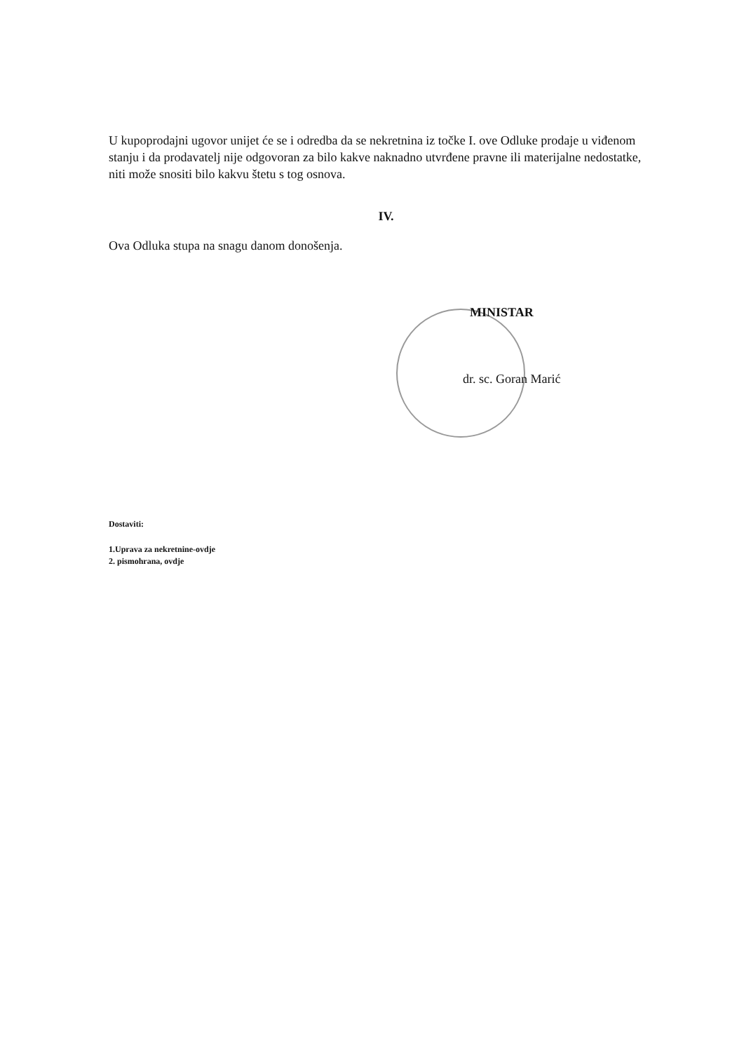U kupoprodajni ugovor unijet će se i odredba da se nekretnina iz točke I. ove Odluke prodaje u viđenom stanju i da prodavatelj nije odgovoran za bilo kakve naknadno utvrđene pravne ili materijalne nedostatke, niti može snositi bilo kakvu štetu s tog osnova.
IV.
Ova Odluka stupa na snagu danom donošenja.
MINISTAR
dr. sc. Goran Marić
Dostaviti:
1.Uprava za nekretnine-ovdje
2. pismohrana, ovdje